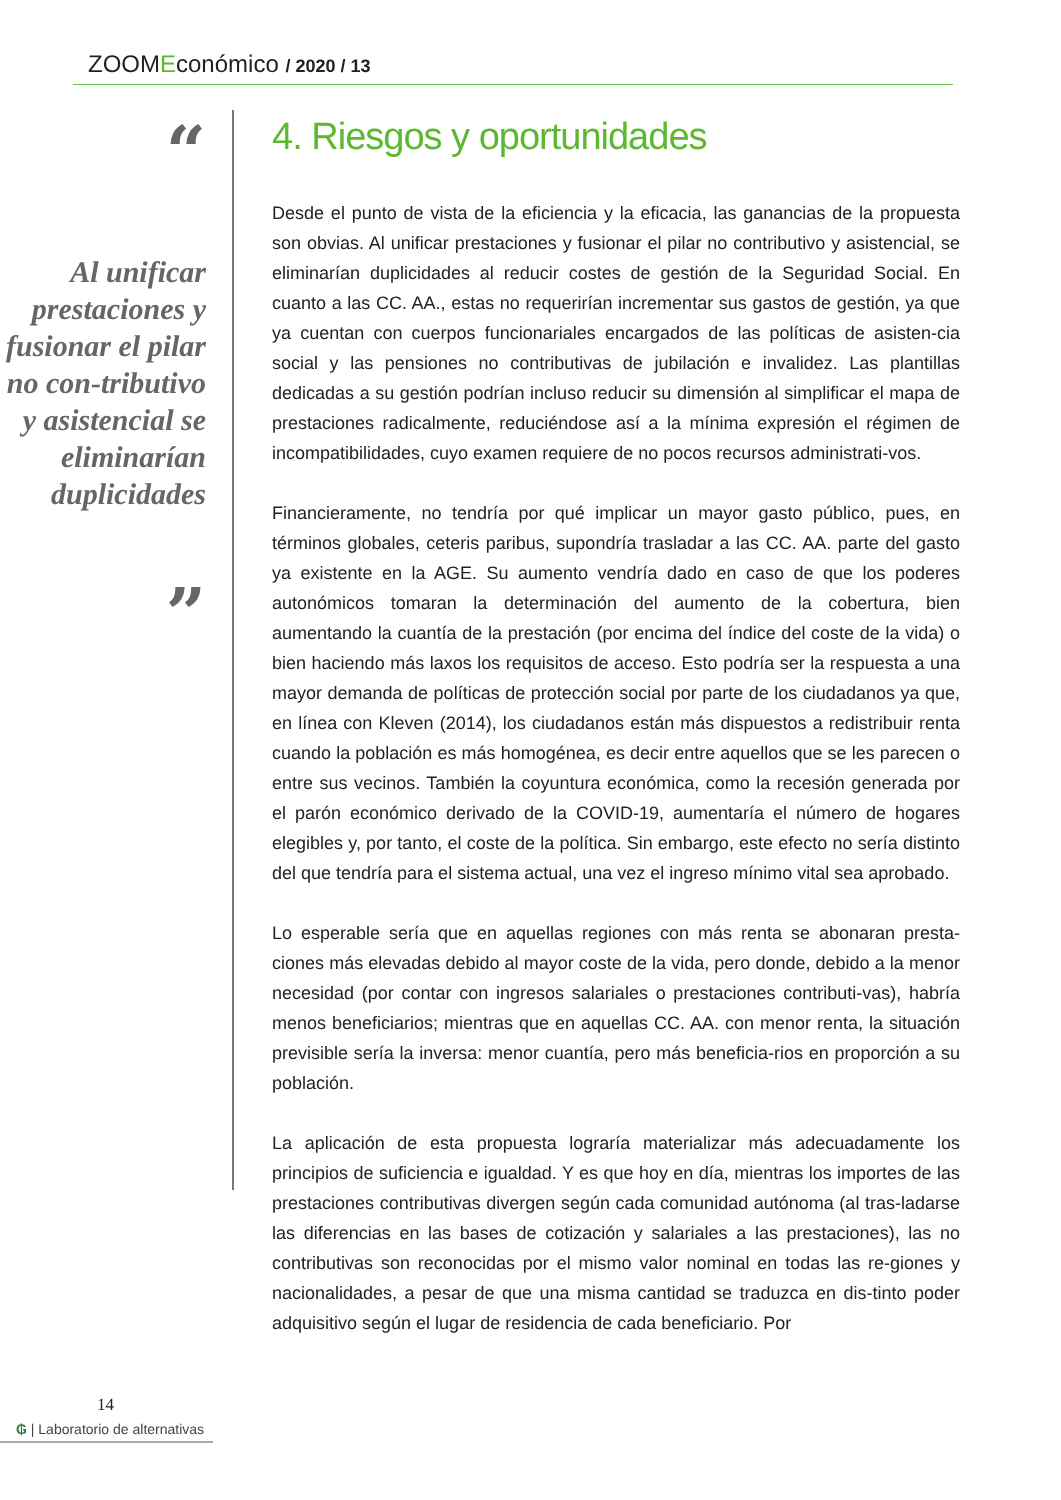ZOOMEconómico / 2020 / 13
“
Al unificar prestaciones y fusionar el pilar no con-tributivo y asistencial se eliminarían duplicidades
”
4. Riesgos y oportunidades
Desde el punto de vista de la eficiencia y la eficacia, las ganancias de la propuesta son obvias. Al unificar prestaciones y fusionar el pilar no contributivo y asistencial, se eliminarían duplicidades al reducir costes de gestión de la Seguridad Social. En cuanto a las CC. AA., estas no requerirían incrementar sus gastos de gestión, ya que ya cuentan con cuerpos funcionariales encargados de las políticas de asisten-cia social y las pensiones no contributivas de jubilación e invalidez. Las plantillas dedicadas a su gestión podrían incluso reducir su dimensión al simplificar el mapa de prestaciones radicalmente, reduciéndose así a la mínima expresión el régimen de incompatibilidades, cuyo examen requiere de no pocos recursos administrati-vos.
Financieramente, no tendría por qué implicar un mayor gasto público, pues, en términos globales, ceteris paribus, supondría trasladar a las CC. AA. parte del gasto ya existente en la AGE. Su aumento vendría dado en caso de que los poderes autonómicos tomaran la determinación del aumento de la cobertura, bien aumentando la cuantía de la prestación (por encima del índice del coste de la vida) o bien haciendo más laxos los requisitos de acceso. Esto podría ser la respuesta a una mayor demanda de políticas de protección social por parte de los ciudadanos ya que, en línea con Kleven (2014), los ciudadanos están más dispuestos a redistribuir renta cuando la población es más homogénea, es decir entre aquellos que se les parecen o entre sus vecinos. También la coyuntura económica, como la recesión generada por el parón económico derivado de la COVID-19, aumentaría el número de hogares elegibles y, por tanto, el coste de la política. Sin embargo, este efecto no sería distinto del que tendría para el sistema actual, una vez el ingreso mínimo vital sea aprobado.
Lo esperable sería que en aquellas regiones con más renta se abonaran presta-ciones más elevadas debido al mayor coste de la vida, pero donde, debido a la menor necesidad (por contar con ingresos salariales o prestaciones contributi-vas), habría menos beneficiarios; mientras que en aquellas CC. AA. con menor renta, la situación previsible sería la inversa: menor cuantía, pero más beneficia-rios en proporción a su población.
La aplicación de esta propuesta lograría materializar más adecuadamente los principios de suficiencia e igualdad. Y es que hoy en día, mientras los importes de las prestaciones contributivas divergen según cada comunidad autónoma (al tras-ladarse las diferencias en las bases de cotización y salariales a las prestaciones), las no contributivas son reconocidas por el mismo valor nominal en todas las re-giones y nacionalidades, a pesar de que una misma cantidad se traduzca en dis-tinto poder adquisitivo según el lugar de residencia de cada beneficiario. Por
14
₲ | Laboratorio de alternativas